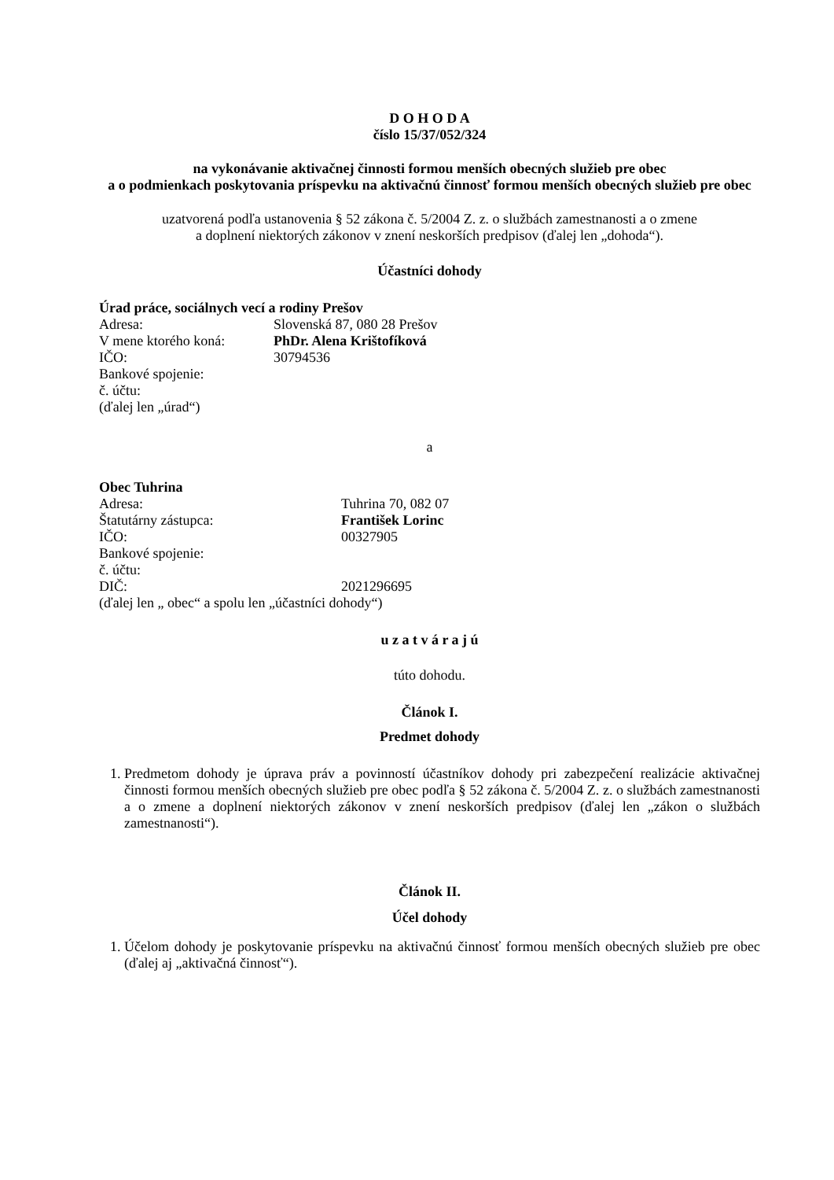D O H O D A
číslo 15/37/052/324
na vykonávanie aktivačnej činnosti formou menších obecných služieb pre obec
a o podmienkach poskytovania príspevku na aktivačnú činnosť formou menších obecných služieb pre obec
uzatvorená podľa ustanovenia § 52 zákona č. 5/2004 Z. z. o službách zamestnanosti a o zmene
a doplnení niektorých zákonov v znení neskorších predpisov (ďalej len „dohoda“).
Účastníci dohody
Úrad práce, sociálnych vecí a rodiny Prešov
Adresa: Slovenská 87, 080 28 Prešov
V mene ktorého koná: PhDr. Alena Krištofíková
IČO: 30794536
Bankové spojenie:
č. účtu:
(ďalej len „úrad“)
a
Obec Tuhrina
Adresa: Tuhrina 70, 082 07
Štatutárny zástupca: František Lorinc
IČO: 00327905
Bankové spojenie:
č. účtu:
DIČ: 2021296695
(ďalej len „ obec“ a spolu len „účastníci dohody“)
u z a t v á r a j ú
túto dohodu.
Článok I.
Predmet dohody
1. Predmetom dohody je úprava práv a povinností účastníkov dohody pri zabezpečení realizácie aktivačnej činnosti formou menších obecných služieb pre obec podľa § 52 zákona č. 5/2004 Z. z. o službách zamestnanosti a o zmene a doplnení niektorých zákonov v znení neskorších predpisov (ďalej len „zákon o službách zamestnanosti“).
Článok II.
Účel dohody
1. Účelom dohody je poskytovanie príspevku na aktivačnú činnosť formou menších obecných služieb pre obec (ďalej aj „aktivačná činnosť“).